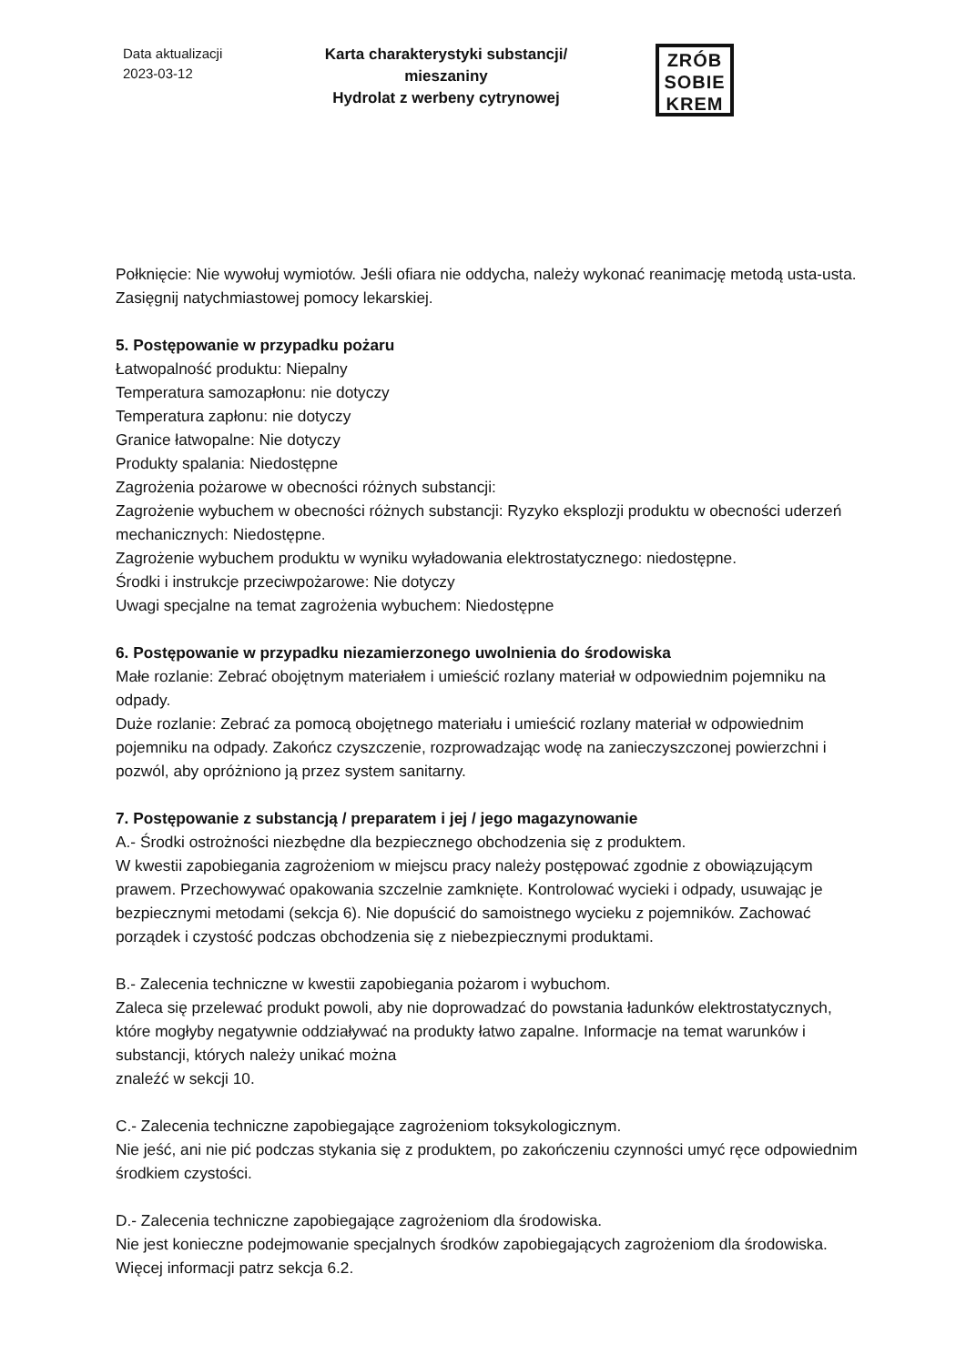Data aktualizacji
2023-03-12
Karta charakterystyki substancji/ mieszaniny
Hydrolat z werbeny cytrynowej
ZRÓB
SOBIE
KREM
Połknięcie: Nie wywołuj wymiotów. Jeśli ofiara nie oddycha, należy wykonać reanimację metodą usta-usta. Zasięgnij natychmiastowej pomocy lekarskiej.
5. Postępowanie w przypadku pożaru
Łatwopalność produktu: Niepalny
Temperatura samozapłonu: nie dotyczy
Temperatura zapłonu: nie dotyczy
Granice łatwopalne: Nie dotyczy
Produkty spalania: Niedostępne
Zagrożenia pożarowe w obecności różnych substancji:
Zagrożenie wybuchem w obecności różnych substancji: Ryzyko eksplozji produktu w obecności uderzeń mechanicznych: Niedostępne.
Zagrożenie wybuchem produktu w wyniku wyładowania elektrostatycznego: niedostępne.
Środki i instrukcje przeciwpożarowe: Nie dotyczy
Uwagi specjalne na temat zagrożenia wybuchem: Niedostępne
6. Postępowanie w przypadku niezamierzonego uwolnienia do środowiska
Małe rozlanie: Zebrać obojętnym materiałem i umieścić rozlany materiał w odpowiednim pojemniku na odpady.
Duże rozlanie: Zebrać za pomocą obojętnego materiału i umieścić rozlany materiał w odpowiednim pojemniku na odpady. Zakończ czyszczenie, rozprowadzając wodę na zanieczyszczonej powierzchni i pozwól, aby opróżniono ją przez system sanitarny.
7. Postępowanie z substancją / preparatem i jej / jego magazynowanie
A.- Środki ostrożności niezbędne dla bezpiecznego obchodzenia się z produktem.
W kwestii zapobiegania zagrożeniom w miejscu pracy należy postępować zgodnie z obowiązującym prawem. Przechowywać opakowania szczelnie zamknięte. Kontrolować wycieki i odpady, usuwając je bezpiecznymi metodami (sekcja 6). Nie dopuścić do samoistnego wycieku z pojemników. Zachować porządek i czystość podczas obchodzenia się z niebezpiecznymi produktami.
B.- Zalecenia techniczne w kwestii zapobiegania pożarom i wybuchom.
Zaleca się przelewać produkt powoli, aby nie doprowadzać do powstania ładunków elektrostatycznych, które mogłyby negatywnie oddziaływać na produkty łatwo zapalne. Informacje na temat warunków i substancji, których należy unikać można
znaleźć w sekcji 10.
C.- Zalecenia techniczne zapobiegające zagrożeniom toksykologicznym.
Nie jeść, ani nie pić podczas stykania się z produktem, po zakończeniu czynności umyć ręce odpowiednim środkiem czystości.
D.- Zalecenia techniczne zapobiegające zagrożeniom dla środowiska.
Nie jest konieczne podejmowanie specjalnych środków zapobiegających zagrożeniom dla środowiska. Więcej informacji patrz sekcja 6.2.